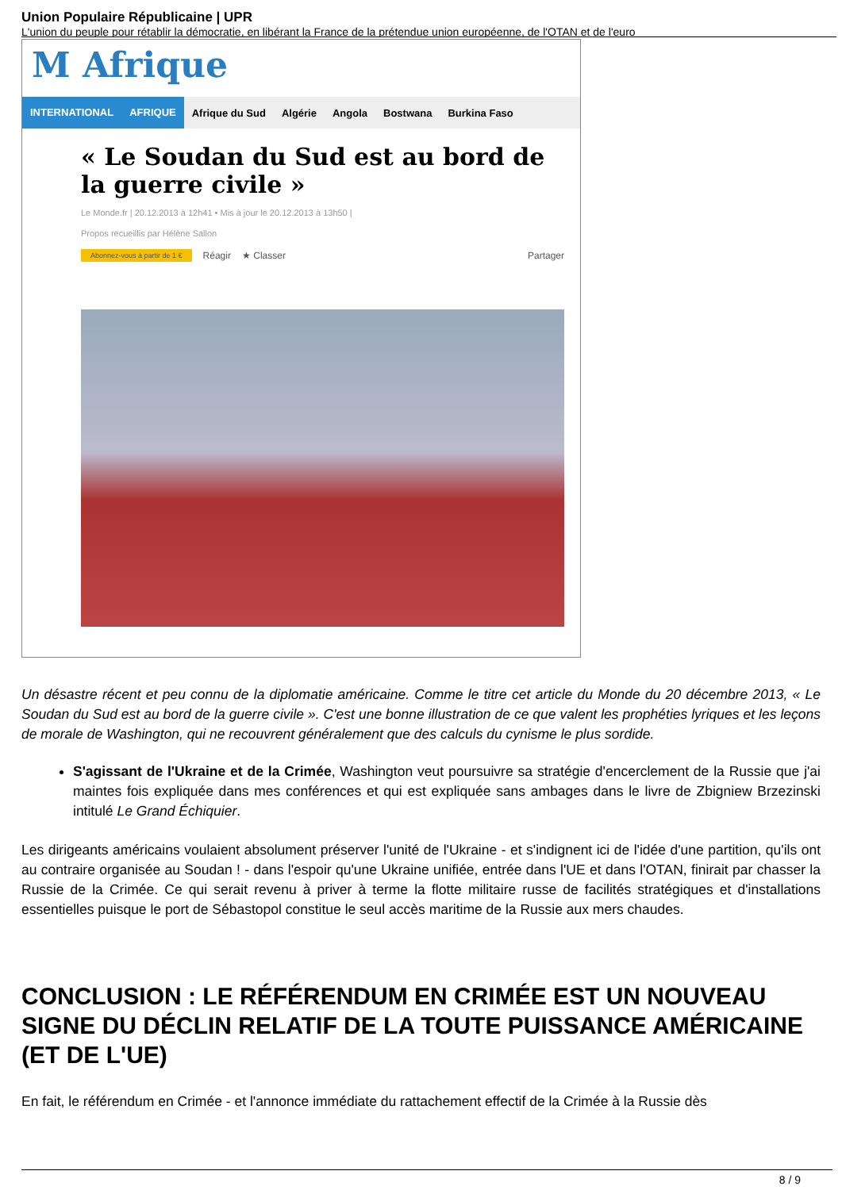Union Populaire Républicaine | UPR
L'union du peuple pour rétablir la démocratie, en libérant la France de la prétendue union européenne, de l'OTAN et de l'euro
M Afrique
INTERNATIONAL AFRIQUE Afrique du Sud Algérie Angola Bostwana Burkina Faso
« Le Soudan du Sud est au bord de la guerre civile »
Le Monde.fr | 20.12.2013 à 12h41 • Mis à jour le 20.12.2013 à 13h50 |
Propos recueillis par Hélène Sallon
Abonnez-vous à partir de 1 € Réagir ★ Classer Partager
Un désastre récent et peu connu de la diplomatie américaine. Comme le titre cet article du Monde du 20 décembre 2013, « Le Soudan du Sud est au bord de la guerre civile ». C'est une bonne illustration de ce que valent les prophéties lyriques et les leçons de morale de Washington, qui ne recouvrent généralement que des calculs du cynisme le plus sordide.
S'agissant de l'Ukraine et de la Crimée, Washington veut poursuivre sa stratégie d'encerclement de la Russie que j'ai maintes fois expliquée dans mes conférences et qui est expliquée sans ambages dans le livre de Zbigniew Brzezinski intitulé Le Grand Échiquier.
Les dirigeants américains voulaient absolument préserver l'unité de l'Ukraine - et s'indignent ici de l'idée d'une partition, qu'ils ont au contraire organisée au Soudan ! - dans l'espoir qu'une Ukraine unifiée, entrée dans l'UE et dans l'OTAN, finirait par chasser la Russie de la Crimée. Ce qui serait revenu à priver à terme la flotte militaire russe de facilités stratégiques et d'installations essentielles puisque le port de Sébastopol constitue le seul accès maritime de la Russie aux mers chaudes.
CONCLUSION : LE RÉFÉRENDUM EN CRIMÉE EST UN NOUVEAU SIGNE DU DÉCLIN RELATIF DE LA TOUTE PUISSANCE AMÉRICAINE (ET DE L'UE)
En fait, le référendum en Crimée - et l'annonce immédiate du rattachement effectif de la Crimée à la Russie dès
8 / 9